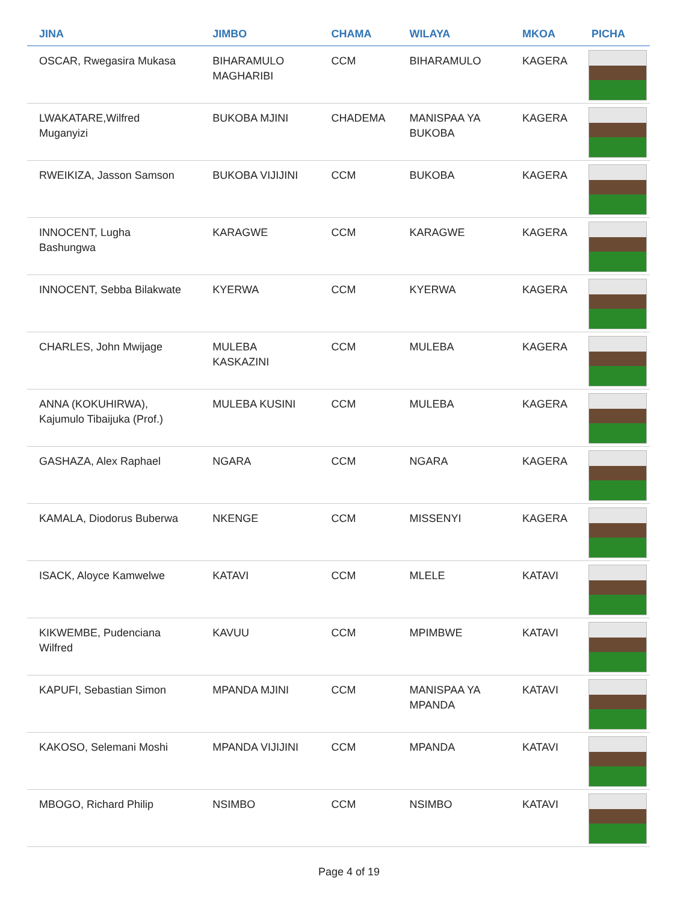| JINA | JIMBO | CHAMA | WILAYA | MKOA | PICHA |
| --- | --- | --- | --- | --- | --- |
| OSCAR, Rwegasira Mukasa | BIHARAMULO MAGHARIBI | CCM | BIHARAMULO | KAGERA | |
| LWAKATARE,Wilfred Muganyizi | BUKOBA MJINI | CHADEMA | MANISPAA YA BUKOBA | KAGERA | |
| RWEIKIZA, Jasson Samson | BUKOBA VIJIJINI | CCM | BUKOBA | KAGERA | |
| INNOCENT, Lugha Bashungwa | KARAGWE | CCM | KARAGWE | KAGERA | |
| INNOCENT, Sebba Bilakwate | KYERWA | CCM | KYERWA | KAGERA | |
| CHARLES, John Mwijage | MULEBA KASKAZINI | CCM | MULEBA | KAGERA | |
| ANNA (KOKUHIRWA), Kajumulo Tibaijuka (Prof.) | MULEBA KUSINI | CCM | MULEBA | KAGERA | |
| GASHAZA, Alex Raphael | NGARA | CCM | NGARA | KAGERA | |
| KAMALA, Diodorus Buberwa | NKENGE | CCM | MISSENYI | KAGERA | |
| ISACK, Aloyce Kamwelwe | KATAVI | CCM | MLELE | KATAVI | |
| KIKWEMBE, Pudenciana Wilfred | KAVUU | CCM | MPIMBWE | KATAVI | |
| KAPUFI, Sebastian Simon | MPANDA MJINI | CCM | MANISPAA YA MPANDA | KATAVI | |
| KAKOSO, Selemani Moshi | MPANDA VIJIJINI | CCM | MPANDA | KATAVI | |
| MBOGO, Richard Philip | NSIMBO | CCM | NSIMBO | KATAVI | |
Page 4 of 19